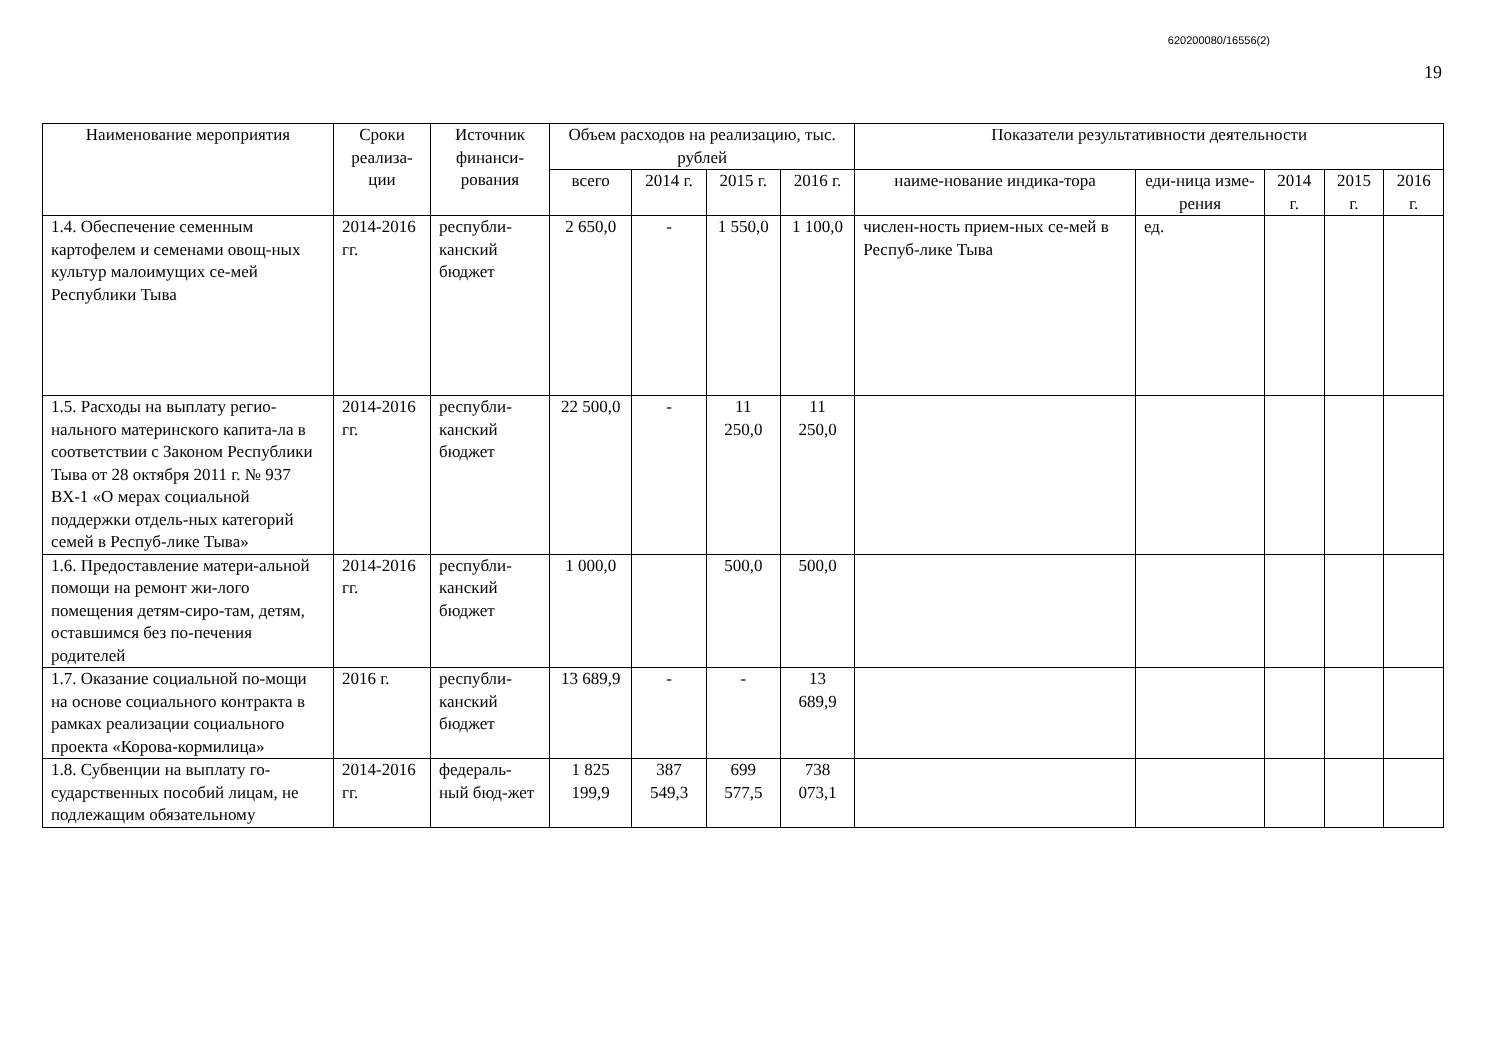620200080/16556(2)
19
| Наименование мероприятия | Сроки реализа-ции | Источник финанси-рования | Объем расходов на реализацию, тыс. рублей | | | | Показатели результативности деятельности | | | | |
| --- | --- | --- | --- | --- | --- | --- | --- | --- | --- | --- | --- |
| | | | всего | 2014 г. | 2015 г. | 2016 г. | наиме-нование индика-тора | еди-ница изме-рения | 2014 г. | 2015 г. | 2016 г. |
| 1.4. Обеспечение семенным картофелем и семенами овощ-ных культур малоимущих се-мей Республики Тыва | 2014-2016 гг. | республи-канский бюджет | 2 650,0 | - | 1 550,0 | 1 100,0 | числен-ность прием-ных се-мей в Респуб-лике Тыва | ед. | | | |
| 1.5. Расходы на выплату регио-нального материнского капита-ла в соответствии с Законом Республики Тыва от 28 октября 2011 г. № 937 ВХ-1 «О мерах социальной поддержки отдель-ных категорий семей в Респуб-лике Тыва» | 2014-2016 гг. | республи-канский бюджет | 22 500,0 | - | 11 250,0 | 11 250,0 | | | | | |
| 1.6. Предоставление матери-альной помощи на ремонт жи-лого помещения детям-сиро-там, детям, оставшимся без по-печения родителей | 2014-2016 гг. | республи-канский бюджет | 1 000,0 | | 500,0 | 500,0 | | | | | |
| 1.7. Оказание социальной по-мощи на основе социального контракта в рамках реализации социального проекта «Корова-кормилица» | 2016 г. | республи-канский бюджет | 13 689,9 | - | - | 13 689,9 | | | | | |
| 1.8. Субвенции на выплату го-сударственных пособий лицам, не подлежащим обязательному | 2014-2016 гг. | федераль-ный бюд-жет | 1 825 199,9 | 387 549,3 | 699 577,5 | 738 073,1 | | | | | |